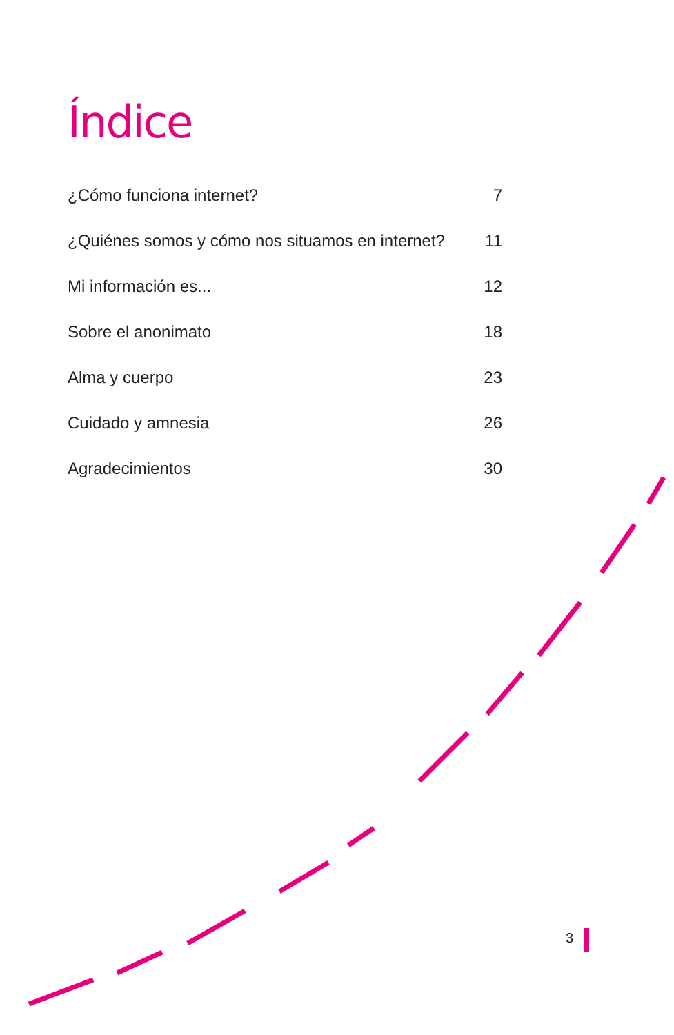Índice
¿Cómo funciona internet? 7
¿Quiénes somos y cómo nos situamos en internet? 11
Mi información es... 12
Sobre el anonimato 18
Alma y cuerpo 23
Cuidado y amnesia 26
Agradecimientos 30
3